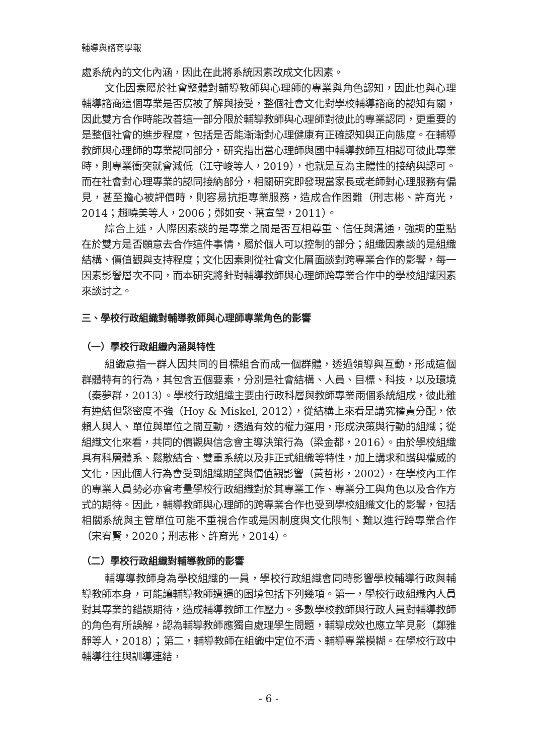輔導與諮商學報
處系統內的文化內涵，因此在此將系統因素改成文化因素。
文化因素屬於社會整體對輔導教師與心理師的專業與角色認知，因此也與心理輔導諮商這個專業是否廣被了解與接受，整個社會文化對學校輔導諮商的認知有關，因此雙方合作時能改善這一部分限於輔導教師與心理師對彼此的專業認同，更重要的是整個社會的進步程度，包括是否能漸漸對心理健康有正確認知與正向態度。在輔導教師與心理師的專業認同部分，研究指出當心理師與國中輔導教師互相認可彼此專業時，則專業衝突就會減低（江守峻等人，2019），也就是互為主體性的接納與認可。而在社會對心理專業的認同接納部分，相關研究即發現當家長或老師對心理服務有偏見，甚至擔心被評價時，則容易抗拒專業服務，造成合作困難（刑志彬、許育光，2014；趙曉美等人，2006；鄭如安、葉宣瑩，2011）。
綜合上述，人際因素談的是專業之間是否互相尊重、信任與溝通，強調的重點在於雙方是否願意去合作這件事情，屬於個人可以控制的部分；組織因素談的是組織結構、價值觀與支持程度；文化因素則從社會文化層面談對跨專業合作的影響，每一因素影響層次不同，而本研究將針對輔導教師與心理師跨專業合作中的學校組織因素來談討之。
三、學校行政組織對輔導教師與心理師專業角色的影響
（一）學校行政組織內涵與特性
組織意指一群人因共同的目標組合而成一個群體，透過領導與互動，形成這個群體特有的行為，其包含五個要素，分別是社會結構、人員、目標、科技，以及環境（秦夢群，2013）。學校行政組織主要由行政科層與教師專業兩個系統組成，彼此雖有連結但緊密度不強（Hoy & Miskel, 2012），從結構上來看是講究權責分配，依賴人與人、單位與單位之間互動，透過有效的權力運用，形成決策與行動的組織；從組織文化來看，共同的價觀與信念會主導決策行為（梁金都，2016）。由於學校組織具有科層體系、鬆散結合、雙重系統以及非正式組織等特性，加上講求和諧與權威的文化，因此個人行為會受到組織期望與價值觀影響（黃哲彬，2002），在學校內工作的專業人員勢必亦會考量學校行政組織對於其專業工作、專業分工與角色以及合作方式的期待。因此，輔導教師與心理師的跨專業合作也受到學校組織文化的影響，包括相關系統與主管單位可能不重視合作或是因制度與文化限制、難以進行跨專業合作（宋宥賢，2020；刑志彬、許育光，2014）。
（二）學校行政組織對輔導教師的影響
輔導導教師身為學校組織的一員，學校行政組織會同時影響學校輔導行政與輔導教師本身，可能讓輔導教師遭遇的困境包括下列幾項。第一，學校行政組織內人員對其專業的錯誤期待，造成輔導教師工作壓力。多數學校教師與行政人員對輔導教師的角色有所誤解，認為輔導教師應獨自處理學生問題，輔導成效也應立竿見影（鄭雅靜等人，2018）；第二，輔導教師在組織中定位不清、輔導專業模糊。在學校行政中輔導往往與訓導連結，
- 6 -